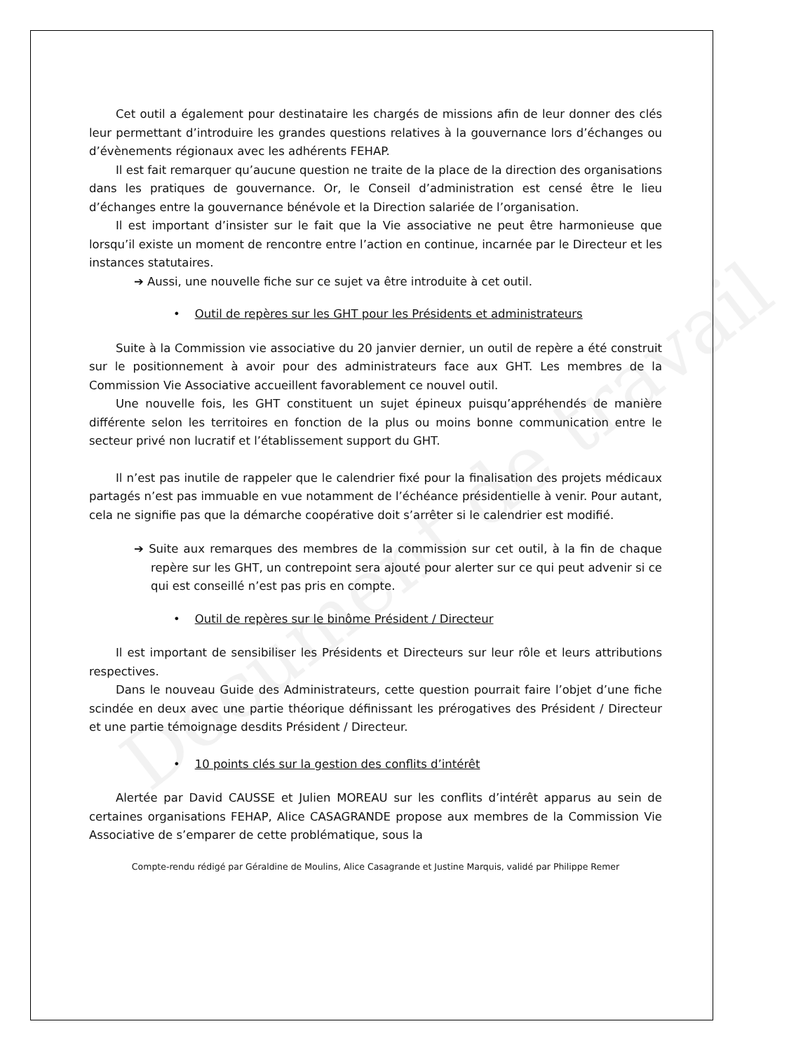Document de travail
Cet outil a également pour destinataire les chargés de missions afin de leur donner des clés leur permettant d’introduire les grandes questions relatives à la gouvernance lors d’échanges ou d’évènements régionaux avec les adhérents FEHAP.
Il est fait remarquer qu’aucune question ne traite de la place de la direction des organisations dans les pratiques de gouvernance. Or, le Conseil d’administration est censé être le lieu d’échanges entre la gouvernance bénévole et la Direction salariée de l’organisation.
Il est important d’insister sur le fait que la Vie associative ne peut être harmonieuse que lorsqu’il existe un moment de rencontre entre l’action en continue, incarnée par le Directeur et les instances statutaires.
➔ Aussi, une nouvelle fiche sur ce sujet va être introduite à cet outil.
• Outil de repères sur les GHT pour les Présidents et administrateurs
Suite à la Commission vie associative du 20 janvier dernier, un outil de repère a été construit sur le positionnement à avoir pour des administrateurs face aux GHT. Les membres de la Commission Vie Associative accueillent favorablement ce nouvel outil.
Une nouvelle fois, les GHT constituent un sujet épineux puisqu’appréhendés de manière différente selon les territoires en fonction de la plus ou moins bonne communication entre le secteur privé non lucratif et l’établissement support du GHT.
Il n’est pas inutile de rappeler que le calendrier fixé pour la finalisation des projets médicaux partagés n’est pas immuable en vue notamment de l’échéance présidentielle à venir. Pour autant, cela ne signifie pas que la démarche coopérative doit s’arrêter si le calendrier est modifié.
➔ Suite aux remarques des membres de la commission sur cet outil, à la fin de chaque repère sur les GHT, un contrepoint sera ajouté pour alerter sur ce qui peut advenir si ce qui est conseillé n’est pas pris en compte.
• Outil de repères sur le binôme Président / Directeur
Il est important de sensibiliser les Présidents et Directeurs sur leur rôle et leurs attributions respectives.
Dans le nouveau Guide des Administrateurs, cette question pourrait faire l’objet d’une fiche scindée en deux avec une partie théorique définissant les prérogatives des Président / Directeur et une partie témoignage desdits Président / Directeur.
• 10 points clés sur la gestion des conflits d’intérêt
Alertée par David CAUSSE et Julien MOREAU sur les conflits d’intérêt apparus au sein de certaines organisations FEHAP, Alice CASAGRANDE propose aux membres de la Commission Vie Associative de s’emparer de cette problématique, sous la
Compte-rendu rédigé par Géraldine de Moulins, Alice Casagrande et Justine Marquis, validé par Philippe Remer